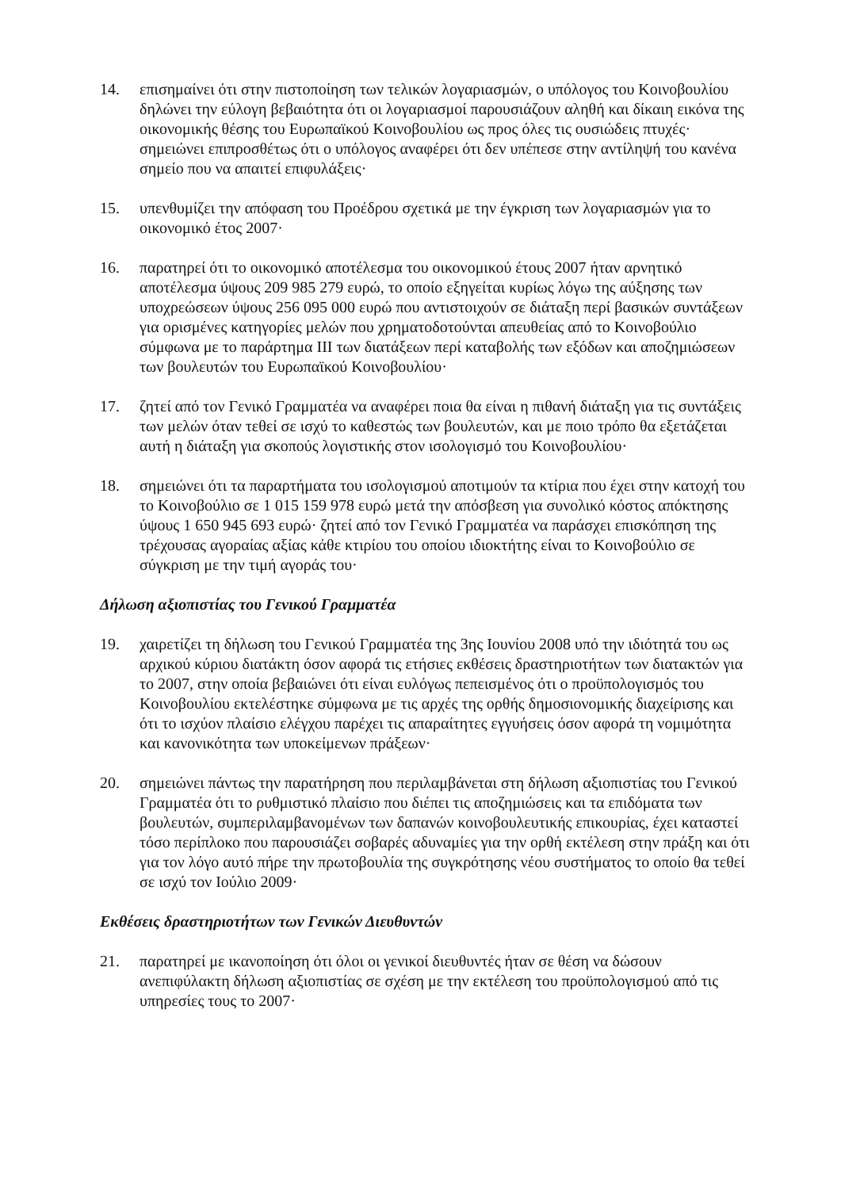14. επισημαίνει ότι στην πιστοποίηση των τελικών λογαριασμών, ο υπόλογος του Κοινοβουλίου δηλώνει την εύλογη βεβαιότητα ότι οι λογαριασμοί παρουσιάζουν αληθή και δίκαιη εικόνα της οικονομικής θέσης του Ευρωπαϊκού Κοινοβουλίου ως προς όλες τις ουσιώδεις πτυχές· σημειώνει επιπροσθέτως ότι ο υπόλογος αναφέρει ότι δεν υπέπεσε στην αντίληψή του κανένα σημείο που να απαιτεί επιφυλάξεις·
15. υπενθυμίζει την απόφαση του Προέδρου σχετικά με την έγκριση των λογαριασμών για το οικονομικό έτος 2007·
16. παρατηρεί ότι το οικονομικό αποτέλεσμα του οικονομικού έτους 2007 ήταν αρνητικό αποτέλεσμα ύψους 209 985 279 ευρώ, το οποίο εξηγείται κυρίως λόγω της αύξησης των υποχρεώσεων ύψους 256 095 000 ευρώ που αντιστοιχούν σε διάταξη περί βασικών συντάξεων για ορισμένες κατηγορίες μελών που χρηματοδοτούνται απευθείας από το Κοινοβούλιο σύμφωνα με το παράρτημα III των διατάξεων περί καταβολής των εξόδων και αποζημιώσεων των βουλευτών του Ευρωπαϊκού Κοινοβουλίου·
17. ζητεί από τον Γενικό Γραμματέα να αναφέρει ποια θα είναι η πιθανή διάταξη για τις συντάξεις των μελών όταν τεθεί σε ισχύ το καθεστώς των βουλευτών, και με ποιο τρόπο θα εξετάζεται αυτή η διάταξη για σκοπούς λογιστικής στον ισολογισμό του Κοινοβουλίου·
18. σημειώνει ότι τα παραρτήματα του ισολογισμού αποτιμούν τα κτίρια που έχει στην κατοχή του το Κοινοβούλιο σε 1 015 159 978 ευρώ μετά την απόσβεση για συνολικό κόστος απόκτησης ύψους 1 650 945 693 ευρώ· ζητεί από τον Γενικό Γραμματέα να παράσχει επισκόπηση της τρέχουσας αγοραίας αξίας κάθε κτιρίου του οποίου ιδιοκτήτης είναι το Κοινοβούλιο σε σύγκριση με την τιμή αγοράς του·
Δήλωση αξιοπιστίας του Γενικού Γραμματέα
19. χαιρετίζει τη δήλωση του Γενικού Γραμματέα της 3ης Ιουνίου 2008 υπό την ιδιότητά του ως αρχικού κύριου διατάκτη όσον αφορά τις ετήσιες εκθέσεις δραστηριοτήτων των διατακτών για το 2007, στην οποία βεβαιώνει ότι είναι ευλόγως πεπεισμένος ότι ο προϋπολογισμός του Κοινοβουλίου εκτελέστηκε σύμφωνα με τις αρχές της ορθής δημοσιονομικής διαχείρισης και ότι το ισχύον πλαίσιο ελέγχου παρέχει τις απαραίτητες εγγυήσεις όσον αφορά τη νομιμότητα και κανονικότητα των υποκείμενων πράξεων·
20. σημειώνει πάντως την παρατήρηση που περιλαμβάνεται στη δήλωση αξιοπιστίας του Γενικού Γραμματέα ότι το ρυθμιστικό πλαίσιο που διέπει τις αποζημιώσεις και τα επιδόματα των βουλευτών, συμπεριλαμβανομένων των δαπανών κοινοβουλευτικής επικουρίας, έχει καταστεί τόσο περίπλοκο που παρουσιάζει σοβαρές αδυναμίες για την ορθή εκτέλεση στην πράξη και ότι για τον λόγο αυτό πήρε την πρωτοβουλία της συγκρότησης νέου συστήματος το οποίο θα τεθεί σε ισχύ τον Ιούλιο 2009·
Εκθέσεις δραστηριοτήτων των Γενικών Διευθυντών
21. παρατηρεί με ικανοποίηση ότι όλοι οι γενικοί διευθυντές ήταν σε θέση να δώσουν ανεπιφύλακτη δήλωση αξιοπιστίας σε σχέση με την εκτέλεση του προϋπολογισμού από τις υπηρεσίες τους το 2007·